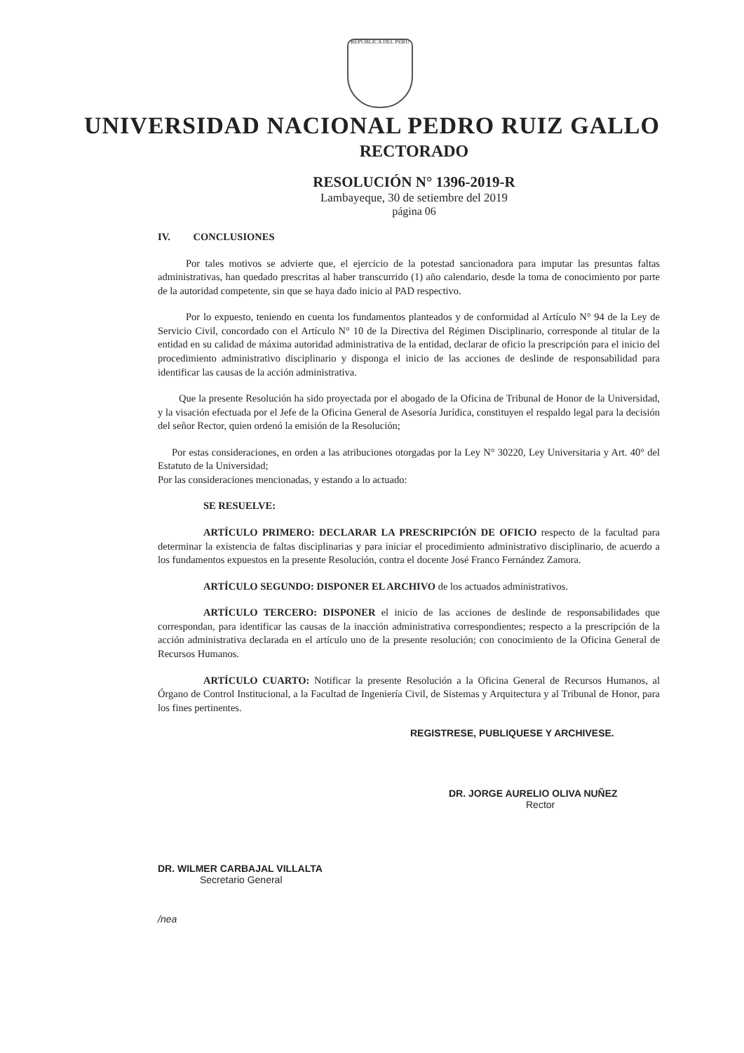REPÚBLICA DEL PERÚ
UNIVERSIDAD NACIONAL PEDRO RUIZ GALLO
RECTORADO
RESOLUCIÓN N° 1396-2019-R
Lambayeque, 30 de setiembre del 2019
página 06
IV. CONCLUSIONES
Por tales motivos se advierte que, el ejercicio de la potestad sancionadora para imputar las presuntas faltas administrativas, han quedado prescritas al haber transcurrido (1) año calendario, desde la toma de conocimiento por parte de la autoridad competente, sin que se haya dado inicio al PAD respectivo.
Por lo expuesto, teniendo en cuenta los fundamentos planteados y de conformidad al Artículo N° 94 de la Ley de Servicio Civil, concordado con el Artículo N° 10 de la Directiva del Régimen Disciplinario, corresponde al titular de la entidad en su calidad de máxima autoridad administrativa de la entidad, declarar de oficio la prescripción para el inicio del procedimiento administrativo disciplinario y disponga el inicio de las acciones de deslinde de responsabilidad para identificar las causas de la acción administrativa.
Que la presente Resolución ha sido proyectada por el abogado de la Oficina de Tribunal de Honor de la Universidad, y la visación efectuada por el Jefe de la Oficina General de Asesoría Jurídica, constituyen el respaldo legal para la decisión del señor Rector, quien ordenó la emisión de la Resolución;
Por estas consideraciones, en orden a las atribuciones otorgadas por la Ley N° 30220, Ley Universitaria y Art. 40° del Estatuto de la Universidad;
Por las consideraciones mencionadas, y estando a lo actuado:
SE RESUELVE:
ARTÍCULO PRIMERO: DECLARAR LA PRESCRIPCIÓN DE OFICIO respecto de la facultad para determinar la existencia de faltas disciplinarias y para iniciar el procedimiento administrativo disciplinario, de acuerdo a los fundamentos expuestos en la presente Resolución, contra el docente José Franco Fernández Zamora.
ARTÍCULO SEGUNDO: DISPONER EL ARCHIVO de los actuados administrativos.
ARTÍCULO TERCERO: DISPONER el inicio de las acciones de deslinde de responsabilidades que correspondan, para identificar las causas de la inacción administrativa correspondientes; respecto a la prescripción de la acción administrativa declarada en el artículo uno de la presente resolución; con conocimiento de la Oficina General de Recursos Humanos.
ARTÍCULO CUARTO: Notificar la presente Resolución a la Oficina General de Recursos Humanos, al Órgano de Control Institucional, a la Facultad de Ingeniería Civil, de Sistemas y Arquitectura y al Tribunal de Honor, para los fines pertinentes.
REGISTRESE, PUBLIQUESE Y ARCHIVESE.
DR. JORGE AURELIO OLIVA NUÑEZ
Rector
DR. WILMER CARBAJAL VILLALTA
Secretario General
/nea